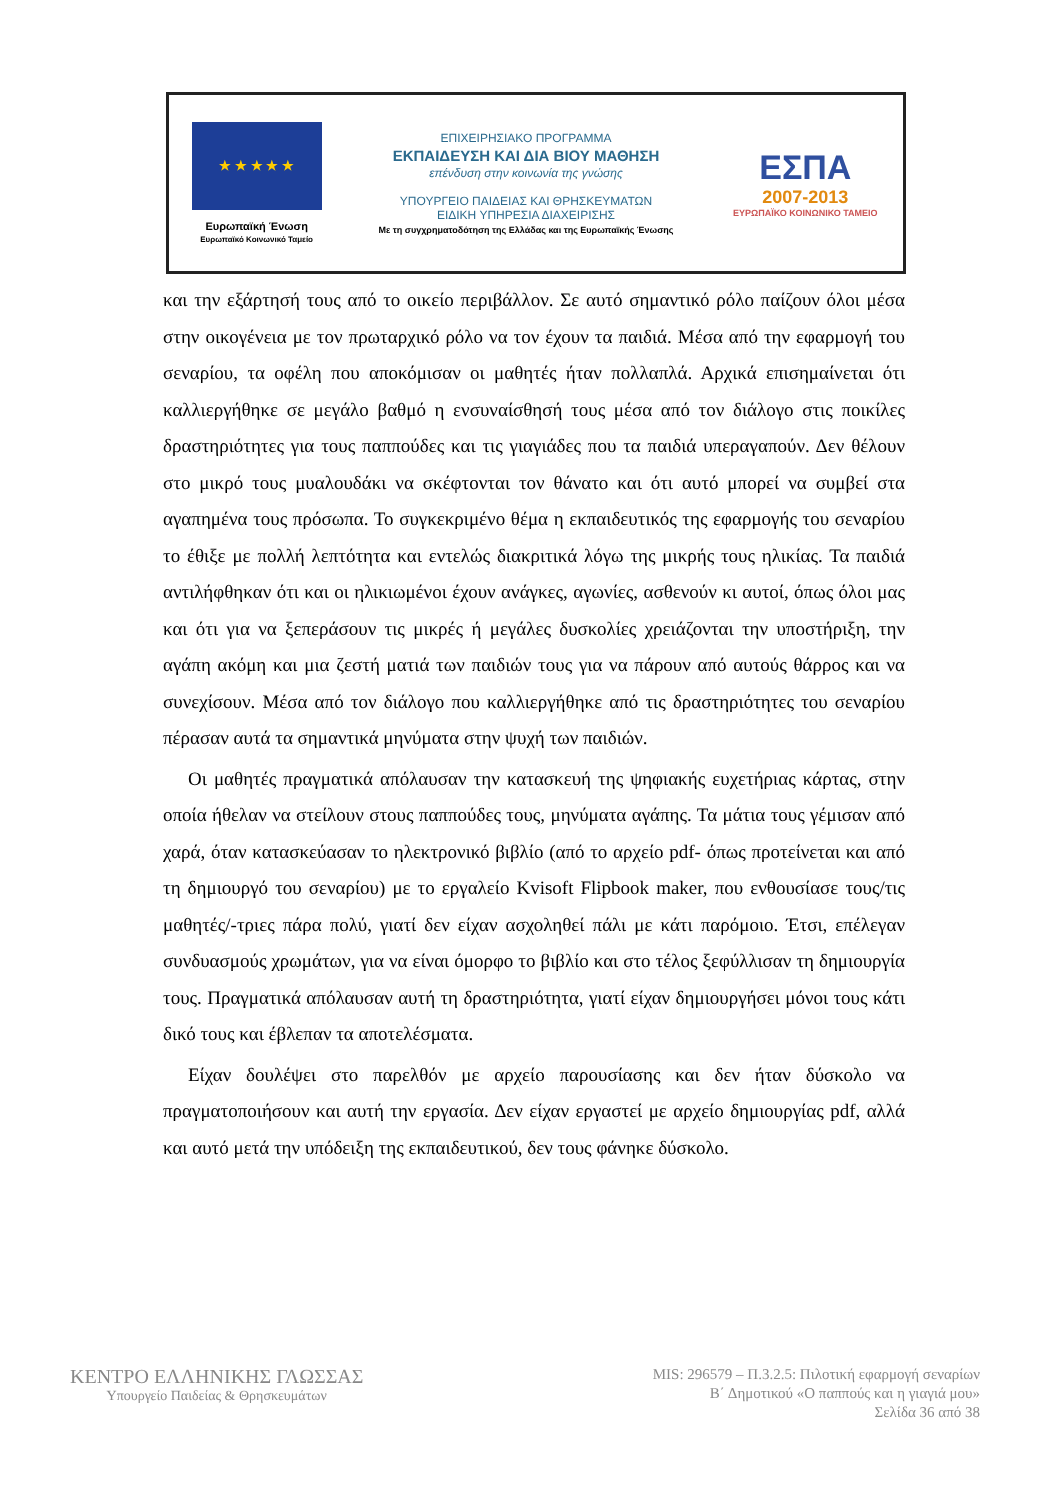★ ★ ★ ★ ★
Ευρωπαϊκή Ένωση
Ευρωπαϊκό Κοινωνικό Ταμείο
ΕΠΙΧΕΙΡΗΣΙΑΚΟ ΠΡΟΓΡΑΜΜΑ
ΕΚΠΑΙΔΕΥΣΗ ΚΑΙ ΔΙΑ ΒΙΟΥ ΜΑΘΗΣΗ
επένδυση στην κοινωνία της γνώσης
ΥΠΟΥΡΓΕΙΟ ΠΑΙΔΕΙΑΣ ΚΑΙ ΘΡΗΣΚΕΥΜΑΤΩΝ
ΕΙΔΙΚΗ ΥΠΗΡΕΣΙΑ ΔΙΑΧΕΙΡΙΣΗΣ
Με τη συγχρηματοδότηση της Ελλάδας και της Ευρωπαϊκής Ένωσης
ΕΣΠΑ
2007-2013
ΕΥΡΩΠΑΪΚΟ ΚΟΙΝΩΝΙΚΟ ΤΑΜΕΙΟ
και την εξάρτησή τους από το οικείο περιβάλλον. Σε αυτό σημαντικό ρόλο παίζουν όλοι μέσα στην οικογένεια με τον πρωταρχικό ρόλο να τον έχουν τα παιδιά. Μέσα από την εφαρμογή του σεναρίου, τα οφέλη που αποκόμισαν οι μαθητές ήταν πολλαπλά. Αρχικά επισημαίνεται ότι καλλιεργήθηκε σε μεγάλο βαθμό η ενσυναίσθησή τους μέσα από τον διάλογο στις ποικίλες δραστηριότητες για τους παππούδες και τις γιαγιάδες που τα παιδιά υπεραγαπούν. Δεν θέλουν στο μικρό τους μυαλουδάκι να σκέφτονται τον θάνατο και ότι αυτό μπορεί να συμβεί στα αγαπημένα τους πρόσωπα. Το συγκεκριμένο θέμα η εκπαιδευτικός της εφαρμογής του σεναρίου το έθιξε με πολλή λεπτότητα και εντελώς διακριτικά λόγω της μικρής τους ηλικίας. Τα παιδιά αντιλήφθηκαν ότι και οι ηλικιωμένοι έχουν ανάγκες, αγωνίες, ασθενούν κι αυτοί, όπως όλοι μας και ότι για να ξεπεράσουν τις μικρές ή μεγάλες δυσκολίες χρειάζονται την υποστήριξη, την αγάπη ακόμη και μια ζεστή ματιά των παιδιών τους για να πάρουν από αυτούς θάρρος και να συνεχίσουν. Μέσα από τον διάλογο που καλλιεργήθηκε από τις δραστηριότητες του σεναρίου πέρασαν αυτά τα σημαντικά μηνύματα στην ψυχή των παιδιών.
Οι μαθητές πραγματικά απόλαυσαν την κατασκευή της ψηφιακής ευχετήριας κάρτας, στην οποία ήθελαν να στείλουν στους παππούδες τους, μηνύματα αγάπης. Τα μάτια τους γέμισαν από χαρά, όταν κατασκεύασαν το ηλεκτρονικό βιβλίο (από το αρχείο pdf- όπως προτείνεται και από τη δημιουργό του σεναρίου) με το εργαλείο Kvisoft Flipbook maker, που ενθουσίασε τους/τις μαθητές/-τριες πάρα πολύ, γιατί δεν είχαν ασχοληθεί πάλι με κάτι παρόμοιο. Έτσι, επέλεγαν συνδυασμούς χρωμάτων, για να είναι όμορφο το βιβλίο και στο τέλος ξεφύλλισαν τη δημιουργία τους. Πραγματικά απόλαυσαν αυτή τη δραστηριότητα, γιατί είχαν δημιουργήσει μόνοι τους κάτι δικό τους και έβλεπαν τα αποτελέσματα.
Είχαν δουλέψει στο παρελθόν με αρχείο παρουσίασης και δεν ήταν δύσκολο να πραγματοποιήσουν και αυτή την εργασία. Δεν είχαν εργαστεί με αρχείο δημιουργίας pdf, αλλά και αυτό μετά την υπόδειξη της εκπαιδευτικού, δεν τους φάνηκε δύσκολο.
ΚΕΝΤΡΟ ΕΛΛΗΝΙΚΗΣ ΓΛΩΣΣΑΣ
Υπουργείο Παιδείας & Θρησκευμάτων
MIS: 296579 – Π.3.2.5: Πιλοτική εφαρμογή σεναρίων
Β΄ Δημοτικού «Ο παππούς και η γιαγιά μου»
Σελίδα 36 από 38